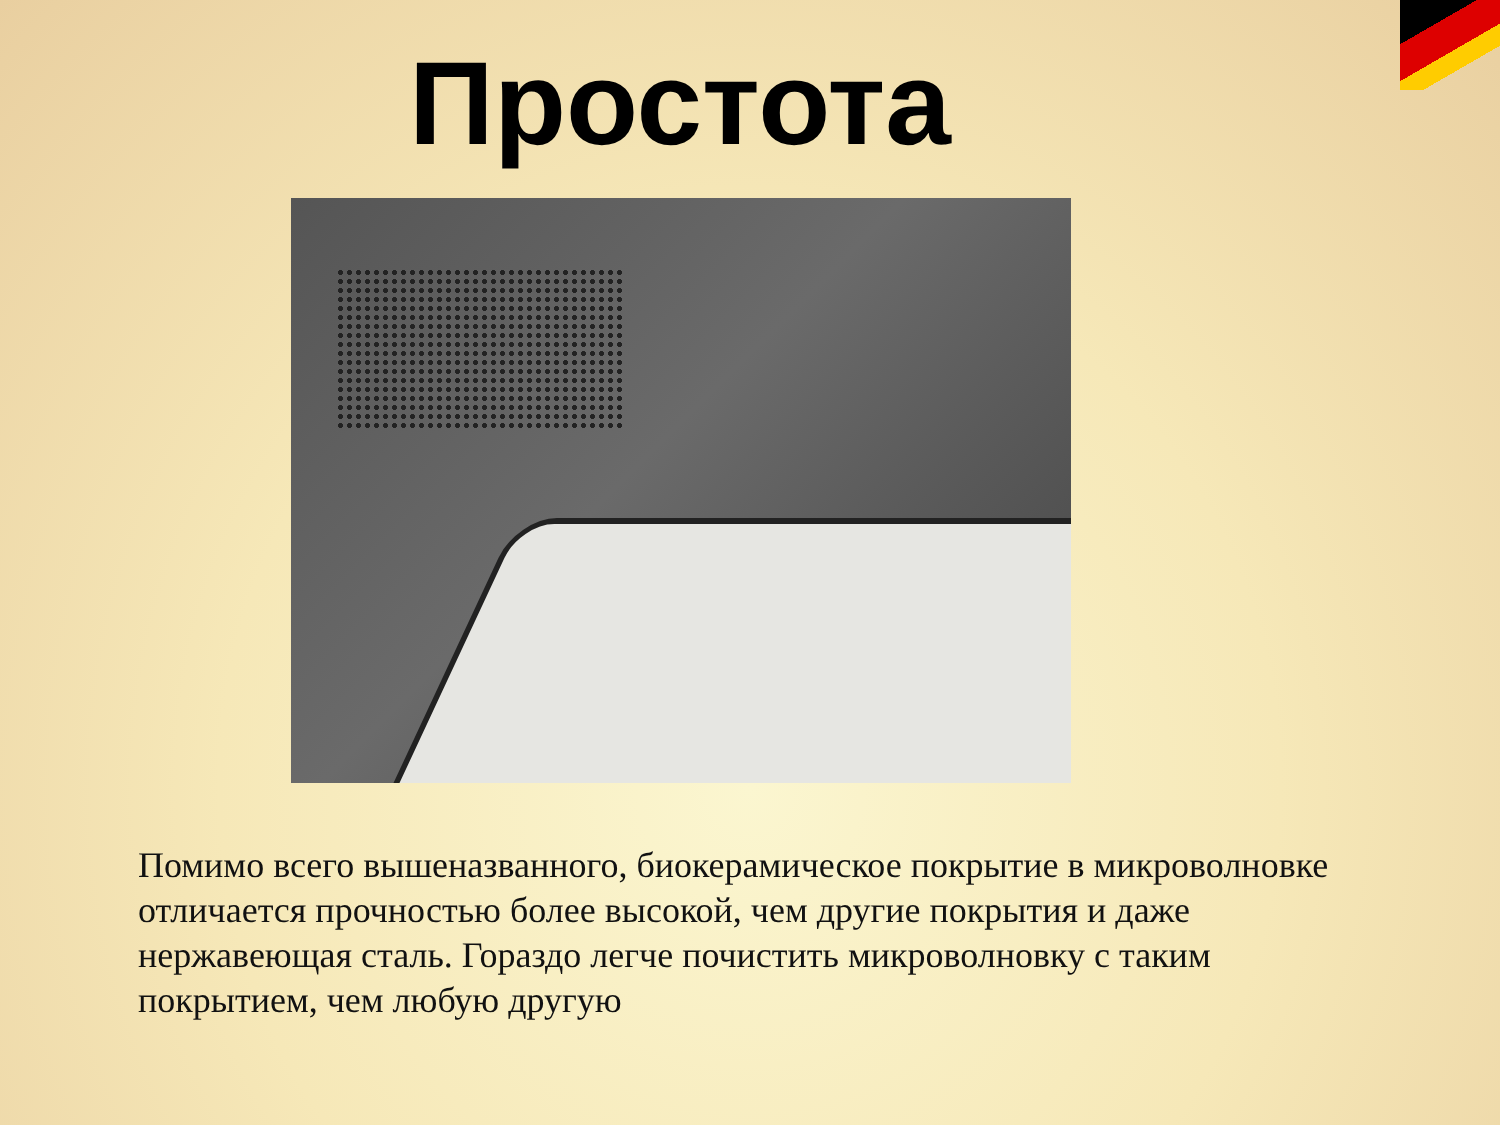Простота
Помимо всего вышеназванного, биокерамическое покрытие в микроволновке отличается прочностью более высокой, чем другие покрытия и даже нержавеющая сталь. Гораздо легче почистить микроволновку с таким покрытием, чем любую другую